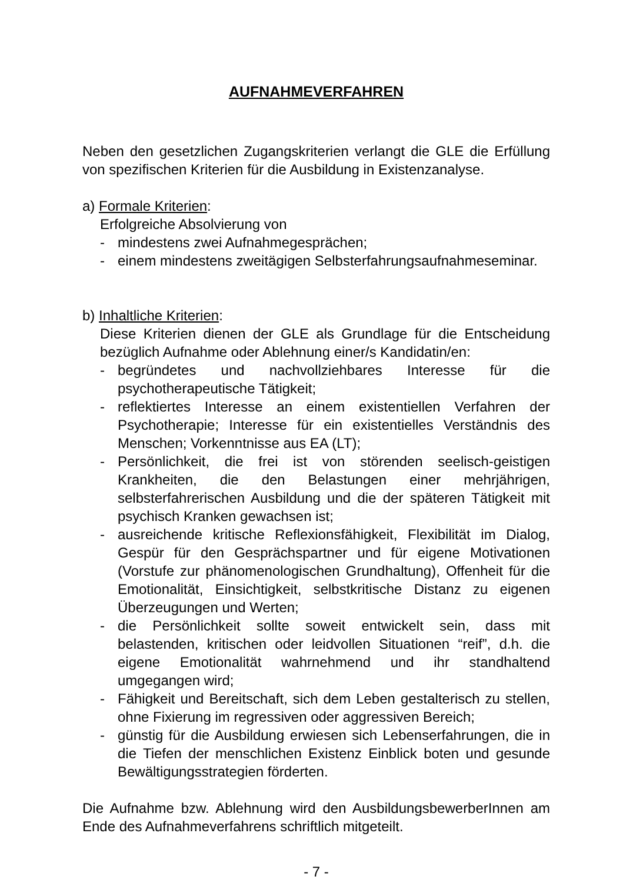AUFNAHMEVERFAHREN
Neben den gesetzlichen Zugangskriterien verlangt die GLE die Erfüllung von spezifischen Kriterien für die Ausbildung in Existenzanalyse.
a) Formale Kriterien:
Erfolgreiche Absolvierung von
- mindestens zwei Aufnahmegesprächen;
- einem mindestens zweitägigen Selbsterfahrungsaufnahmeseminar.
b) Inhaltliche Kriterien:
Diese Kriterien dienen der GLE als Grundlage für die Entscheidung bezüglich Aufnahme oder Ablehnung einer/s Kandidatin/en:
- begründetes und nachvollziehbares Interesse für die psychotherapeutische Tätigkeit;
- reflektiertes Interesse an einem existentiellen Verfahren der Psychotherapie; Interesse für ein existentielles Verständnis des Menschen; Vorkenntnisse aus EA (LT);
- Persönlichkeit, die frei ist von störenden seelisch-geistigen Krankheiten, die den Belastungen einer mehrjährigen, selbsterfahrerischen Ausbildung und die der späteren Tätigkeit mit psychisch Kranken gewachsen ist;
- ausreichende kritische Reflexionsfähigkeit, Flexibilität im Dialog, Gespür für den Gesprächspartner und für eigene Motivationen (Vorstufe zur phänomenologischen Grundhaltung), Offenheit für die Emotionalität, Einsichtigkeit, selbstkritische Distanz zu eigenen Überzeugungen und Werten;
- die Persönlichkeit sollte soweit entwickelt sein, dass mit belastenden, kritischen oder leidvollen Situationen “reif”, d.h. die eigene Emotionalität wahrnehmend und ihr standhaltend umgegangen wird;
- Fähigkeit und Bereitschaft, sich dem Leben gestalterisch zu stellen, ohne Fixierung im regressiven oder aggressiven Bereich;
- günstig für die Ausbildung erwiesen sich Lebenserfahrungen, die in die Tiefen der menschlichen Existenz Einblick boten und gesunde Bewältigungsstrategien förderten.
Die Aufnahme bzw. Ablehnung wird den AusbildungsbewerberInnen am Ende des Aufnahmeverfahrens schriftlich mitgeteilt.
- 7 -